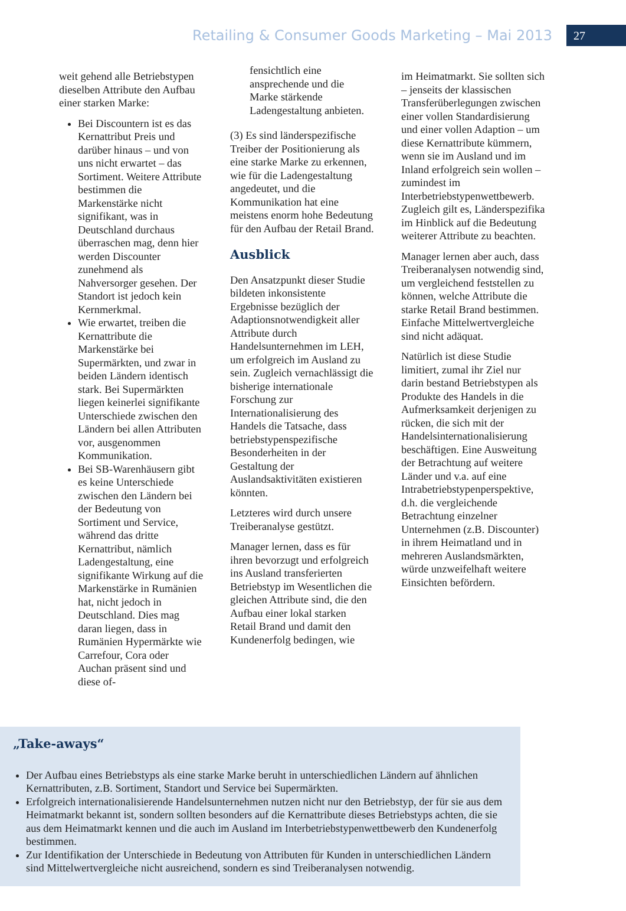Retailing & Consumer Goods Marketing – Mai 2013 27
weit gehend alle Betriebstypen dieselben Attribute den Aufbau einer starken Marke:
Bei Discountern ist es das Kernattribut Preis und darüber hinaus – und von uns nicht erwartet – das Sortiment. Weitere Attribute bestimmen die Markenstärke nicht signifikant, was in Deutschland durchaus überraschen mag, denn hier werden Discounter zunehmend als Nahversorger gesehen. Der Standort ist jedoch kein Kernmerkmal.
Wie erwartet, treiben die Kernattribute die Markenstärke bei Supermärkten, und zwar in beiden Ländern identisch stark. Bei Supermärkten liegen keinerlei signifikante Unterschiede zwischen den Ländern bei allen Attributen vor, ausgenommen Kommunikation.
Bei SB-Warenhäusern gibt es keine Unterschiede zwischen den Ländern bei der Bedeutung von Sortiment und Service, während das dritte Kernattribut, nämlich Ladengestaltung, eine signifikante Wirkung auf die Markenstärke in Rumänien hat, nicht jedoch in Deutschland. Dies mag daran liegen, dass in Rumänien Hypermärkte wie Carrefour, Cora oder Auchan präsent sind und diese of-
fensichtlich eine ansprechende und die Marke stärkende Ladengestaltung anbieten.
(3) Es sind länderspezifische Treiber der Positionierung als eine starke Marke zu erkennen, wie für die Ladengestaltung angedeutet, und die Kommunikation hat eine meistens enorm hohe Bedeutung für den Aufbau der Retail Brand.
Ausblick
Den Ansatzpunkt dieser Studie bildeten inkonsistente Ergebnisse bezüglich der Adaptionsnotwendigkeit aller Attribute durch Handelsunternehmen im LEH, um erfolgreich im Ausland zu sein. Zugleich vernachlässigt die bisherige internationale Forschung zur Internationalisierung des Handels die Tatsache, dass betriebstypenspezifische Besonderheiten in der Gestaltung der Auslandsaktivitäten existieren könnten.
Letzteres wird durch unsere Treiberanalyse gestützt.
Manager lernen, dass es für ihren bevorzugt und erfolgreich ins Ausland transferierten Betriebstyp im Wesentlichen die gleichen Attribute sind, die den Aufbau einer lokal starken Retail Brand und damit den Kundenerfolg bedingen, wie
im Heimatmarkt. Sie sollten sich – jenseits der klassischen Transferüberlegungen zwischen einer vollen Standardisierung und einer vollen Adaption – um diese Kernattribute kümmern, wenn sie im Ausland und im Inland erfolgreich sein wollen – zumindest im Interbetriebstypenwettbewerb. Zugleich gilt es, Länderspezifika im Hinblick auf die Bedeutung weiterer Attribute zu beachten.
Manager lernen aber auch, dass Treiberanalysen notwendig sind, um vergleichend feststellen zu können, welche Attribute die starke Retail Brand bestimmen. Einfache Mittelwertvergleiche sind nicht adäquat.
Natürlich ist diese Studie limitiert, zumal ihr Ziel nur darin bestand Betriebstypen als Produkte des Handels in die Aufmerksamkeit derjenigen zu rücken, die sich mit der Handelsinternationalisierung beschäftigen. Eine Ausweitung der Betrachtung auf weitere Länder und v.a. auf eine Intrabetriebstypenperspektive, d.h. die vergleichende Betrachtung einzelner Unternehmen (z.B. Discounter) in ihrem Heimatland und in mehreren Auslandsmärkten, würde unzweifelhaft weitere Einsichten befördern.
„Take-aways“
Der Aufbau eines Betriebstyps als eine starke Marke beruht in unterschiedlichen Ländern auf ähnlichen Kernattributen, z.B. Sortiment, Standort und Service bei Supermärkten.
Erfolgreich internationalisierende Handelsunternehmen nutzen nicht nur den Betriebstyp, der für sie aus dem Heimatmarkt bekannt ist, sondern sollten besonders auf die Kernattribute dieses Betriebstyps achten, die sie aus dem Heimatmarkt kennen und die auch im Ausland im Interbetriebstypenwettbewerb den Kundenerfolg bestimmen.
Zur Identifikation der Unterschiede in Bedeutung von Attributen für Kunden in unterschiedlichen Ländern sind Mittelwertvergleiche nicht ausreichend, sondern es sind Treiberanalysen notwendig.